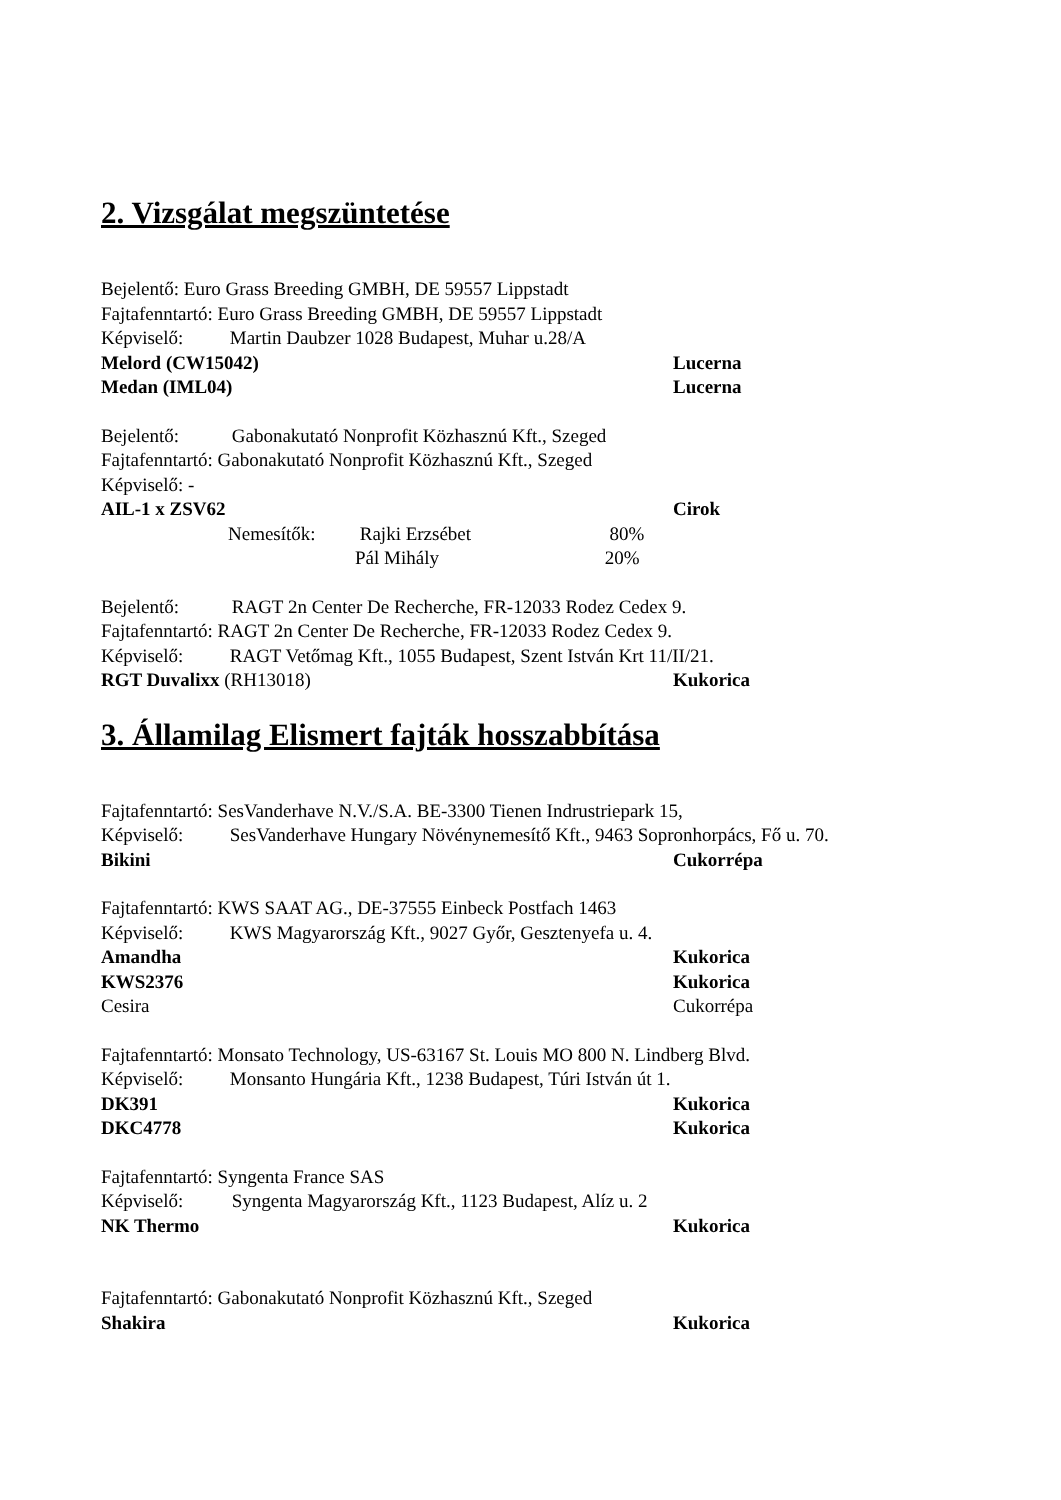2. Vizsgálat megszüntetése
Bejelentő: Euro Grass Breeding GMBH, DE 59557 Lippstadt
Fajtafenntartó: Euro Grass Breeding GMBH, DE 59557 Lippstadt
Képviselő: Martin Daubzer 1028 Budapest, Muhar u.28/A
Melord (CW15042) Lucerna
Medan (IML04) Lucerna
Bejelentő: Gabonakutató Nonprofit Közhasznú Kft., Szeged
Fajtafenntartó: Gabonakutató Nonprofit Közhasznú Kft., Szeged
Képviselő: -
AIL-1 x ZSV62 Cirok
Nemesítők: Rajki Erzsébet 80%
Pál Mihály 20%
Bejelentő: RAGT 2n Center De Recherche, FR-12033 Rodez Cedex 9.
Fajtafenntartó: RAGT 2n Center De Recherche, FR-12033 Rodez Cedex 9.
Képviselő: RAGT Vetőmag Kft., 1055 Budapest, Szent István Krt 11/II/21.
RGT Duvalixx (RH13018) Kukorica
3. Államilag Elismert fajták hosszabbítása
Fajtafenntartó: SesVanderhave N.V./S.A. BE-3300 Tienen Indrustriepark 15,
Képviselő: SesVanderhave Hungary Növénynemesítő Kft., 9463 Sopronhorpács, Fő u. 70.
Bikini Cukorrépa
Fajtafenntartó: KWS SAAT AG., DE-37555 Einbeck Postfach 1463
Képviselő: KWS Magyarország Kft., 9027 Győr, Gesztenyefa u. 4.
Amandha Kukorica
KWS2376 Kukorica
Cesira Cukorrépa
Fajtafenntartó: Monsato Technology, US-63167 St. Louis MO 800 N. Lindberg Blvd.
Képviselő: Monsanto Hungária Kft., 1238 Budapest, Túri István út 1.
DK391 Kukorica
DKC4778 Kukorica
Fajtafenntartó: Syngenta France SAS
Képviselő: Syngenta Magyarország Kft., 1123 Budapest, Alíz u. 2
NK Thermo Kukorica
Fajtafenntartó: Gabonakutató Nonprofit Közhasznú Kft., Szeged
Shakira Kukorica